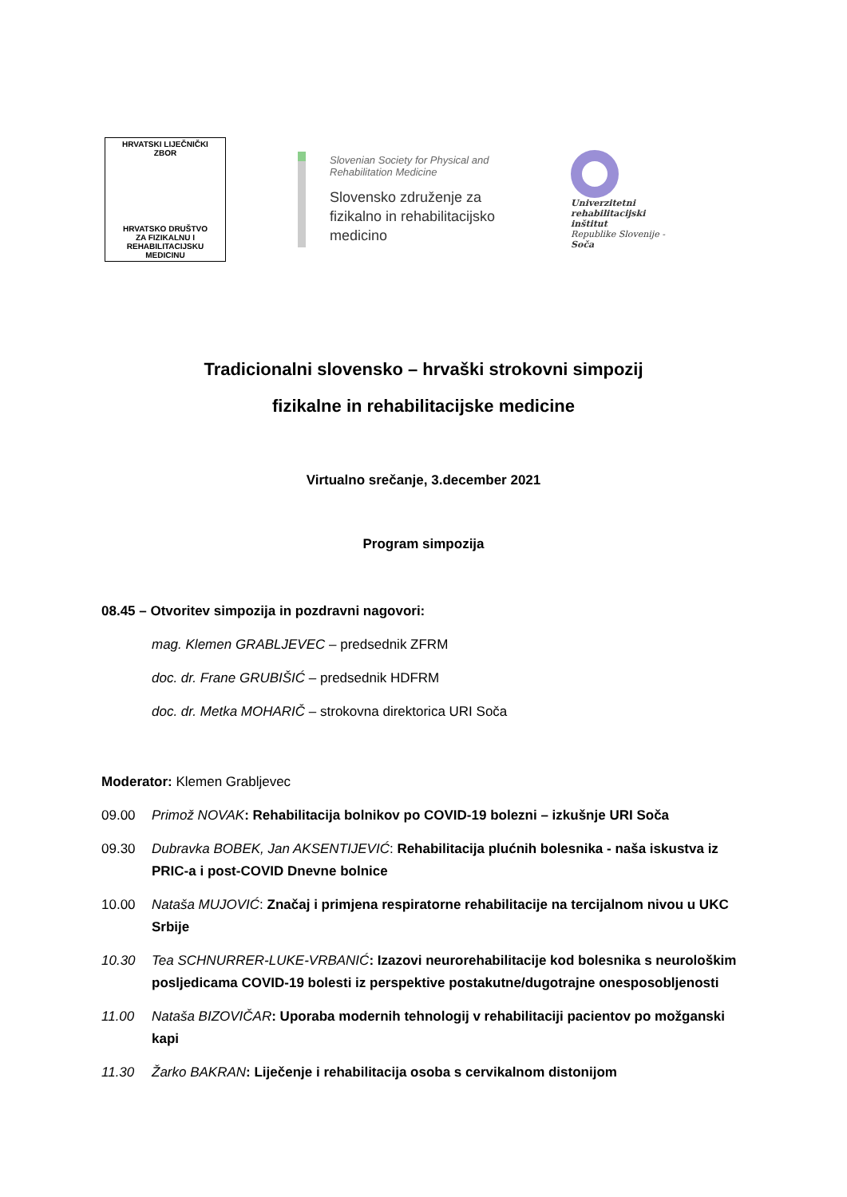HRVATSKI LIJEČNIČKI
ZBOR
HRVATSKO DRUŠTVO
ZA FIZIKALNU I
REHABILITACIJSKU
MEDICINU
Slovenian Society for Physical and
Rehabilitation Medicine
Slovensko združenje za
fizikalno in rehabilitacijsko
medicino
Univerzitetni
rehabilitacijski
inštitut
Republike Slovenije -
Soča
Tradicionalni slovensko – hrvaški strokovni simpozij
fizikalne in rehabilitacijske medicine
Virtualno srečanje, 3.december 2021
Program simpozija
08.45 – Otvoritev simpozija in pozdravni nagovori:
mag. Klemen GRABLJEVEC – predsednik ZFRM
doc. dr. Frane GRUBIŠIĆ – predsednik HDFRM
doc. dr. Metka MOHARIČ – strokovna direktorica URI Soča
Moderator: Klemen Grabljevec
09.00 Primož NOVAK: Rehabilitacija bolnikov po COVID-19 bolezni – izkušnje URI Soča
09.30 Dubravka BOBEK, Jan AKSENTIJEVIĆ: Rehabilitacija plućnih bolesnika - naša iskustva iz PRIC-a i post-COVID Dnevne bolnice
10.00 Nataša MUJOVIĆ: Značaj i primjena respiratorne rehabilitacije na tercijalnom nivou u UKC Srbije
10.30 Tea SCHNURRER-LUKE-VRBANIĆ: Izazovi neurorehabilitacije kod bolesnika s neurološkim posljedicama COVID-19 bolesti iz perspektive postakutne/dugotrajne onesposobljenosti
11.00 Nataša BIZOVIČAR: Uporaba modernih tehnologij v rehabilitaciji pacientov po možganski kapi
11.30 Žarko BAKRAN: Liječenje i rehabilitacija osoba s cervikalnom distonijom